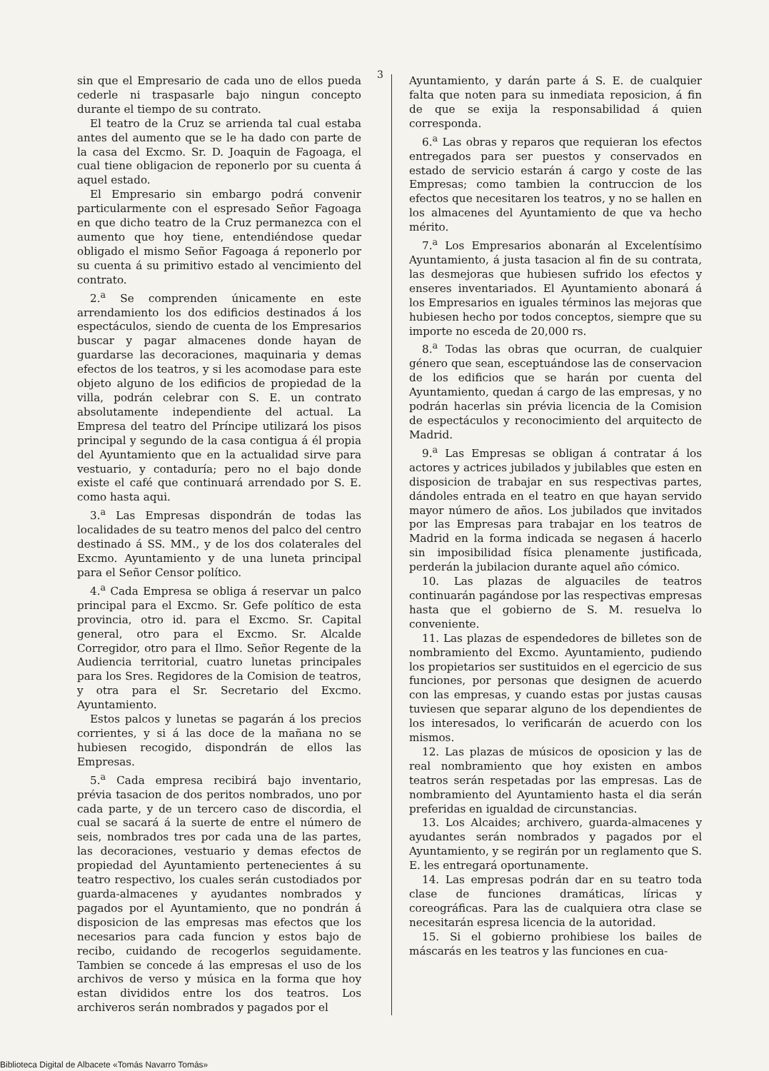3
sin que el Empresario de cada uno de ellos pueda cederle ni traspasarle bajo ningun concepto durante el tiempo de su contrato.
El teatro de la Cruz se arrienda tal cual estaba antes del aumento que se le ha dado con parte de la casa del Excmo. Sr. D. Joaquin de Fagoaga, el cual tiene obligacion de reponerlo por su cuenta á aquel estado.
El Empresario sin embargo podrá convenir particularmente con el espresado Señor Fagoaga en que dicho teatro de la Cruz permanezca con el aumento que hoy tiene, entendiéndose quedar obligado el mismo Señor Fagoaga á reponerlo por su cuenta á su primitivo estado al vencimiento del contrato.
2.<sup>a</sup> Se comprenden únicamente en este arrendamiento los dos edificios destinados á los espectáculos, siendo de cuenta de los Empresarios buscar y pagar almacenes donde hayan de guardarse las decoraciones, maquinaria y demas efectos de los teatros, y si les acomodase para este objeto alguno de los edificios de propiedad de la villa, podrán celebrar con S. E. un contrato absolutamente independiente del actual. La Empresa del teatro del Príncipe utilizará los pisos principal y segundo de la casa contigua á él propia del Ayuntamiento que en la actualidad sirve para vestuario, y contaduría; pero no el bajo donde existe el café que continuará arrendado por S. E. como hasta aqui.
3.<sup>a</sup> Las Empresas dispondrán de todas las localidades de su teatro menos del palco del centro destinado á SS. MM., y de los dos colaterales del Excmo. Ayuntamiento y de una luneta principal para el Señor Censor político.
4.<sup>a</sup> Cada Empresa se obliga á reservar un palco principal para el Excmo. Sr. Gefe político de esta provincia, otro id. para el Excmo. Sr. Capital general, otro para el Excmo. Sr. Alcalde Corregidor, otro para el Ilmo. Señor Regente de la Audiencia territorial, cuatro lunetas principales para los Sres. Regidores de la Comision de teatros, y otra para el Sr. Secretario del Excmo. Ayuntamiento.
Estos palcos y lunetas se pagarán á los precios corrientes, y si á las doce de la mañana no se hubiesen recogido, dispondrán de ellos las Empresas.
5.<sup>a</sup> Cada empresa recibirá bajo inventario, prévia tasacion de dos peritos nombrados, uno por cada parte, y de un tercero caso de discordia, el cual se sacará á la suerte de entre el número de seis, nombrados tres por cada una de las partes, las decoraciones, vestuario y demas efectos de propiedad del Ayuntamiento pertenecientes á su teatro respectivo, los cuales serán custodiados por guarda-almacenes y ayudantes nombrados y pagados por el Ayuntamiento, que no pondrán á disposicion de las empresas mas efectos que los necesarios para cada funcion y estos bajo de recibo, cuidando de recogerlos seguidamente. Tambien se concede á las empresas el uso de los archivos de verso y música en la forma que hoy estan divididos entre los dos teatros. Los archiveros serán nombrados y pagados por el
Ayuntamiento, y darán parte á S. E. de cualquier falta que noten para su inmediata reposicion, á fin de que se exija la responsabilidad á quien corresponda.
6.<sup>a</sup> Las obras y reparos que requieran los efectos entregados para ser puestos y conservados en estado de servicio estarán á cargo y coste de las Empresas; como tambien la contruccion de los efectos que necesitaren los teatros, y no se hallen en los almacenes del Ayuntamiento de que va hecho mérito.
7.<sup>a</sup> Los Empresarios abonarán al Excelentísimo Ayuntamiento, á justa tasacion al fin de su contrata, las desmejoras que hubiesen sufrido los efectos y enseres inventariados. El Ayuntamiento abonará á los Empresarios en iguales términos las mejoras que hubiesen hecho por todos conceptos, siempre que su importe no esceda de 20,000 rs.
8.<sup>a</sup> Todas las obras que ocurran, de cualquier género que sean, esceptuándose las de conservacion de los edificios que se harán por cuenta del Ayuntamiento, quedan á cargo de las empresas, y no podrán hacerlas sin prévia licencia de la Comision de espectáculos y reconocimiento del arquitecto de Madrid.
9.<sup>a</sup> Las Empresas se obligan á contratar á los actores y actrices jubilados y jubilables que esten en disposicion de trabajar en sus respectivas partes, dándoles entrada en el teatro en que hayan servido mayor número de años. Los jubilados que invitados por las Empresas para trabajar en los teatros de Madrid en la forma indicada se negasen á hacerlo sin imposibilidad física plenamente justificada, perderán la jubilacion durante aquel año cómico.
10. Las plazas de alguaciles de teatros continuarán pagándose por las respectivas empresas hasta que el gobierno de S. M. resuelva lo conveniente.
11. Las plazas de espendedores de billetes son de nombramiento del Excmo. Ayuntamiento, pudiendo los propietarios ser sustituidos en el egercicio de sus funciones, por personas que designen de acuerdo con las empresas, y cuando estas por justas causas tuviesen que separar alguno de los dependientes de los interesados, lo verificarán de acuerdo con los mismos.
12. Las plazas de músicos de oposicion y las de real nombramiento que hoy existen en ambos teatros serán respetadas por las empresas. Las de nombramiento del Ayuntamiento hasta el dia serán preferidas en igualdad de circunstancias.
13. Los Alcaides; archivero, guarda-almacenes y ayudantes serán nombrados y pagados por el Ayuntamiento, y se regirán por un reglamento que S. E. les entregará oportunamente.
14. Las empresas podrán dar en su teatro toda clase de funciones dramáticas, líricas y coreográficas. Para las de cualquiera otra clase se necesitarán espresa licencia de la autoridad.
15. Si el gobierno prohibiese los bailes de máscarás en les teatros y las funciones en cua-
Biblioteca Digital de Albacete «Tomás Navarro Tomás»